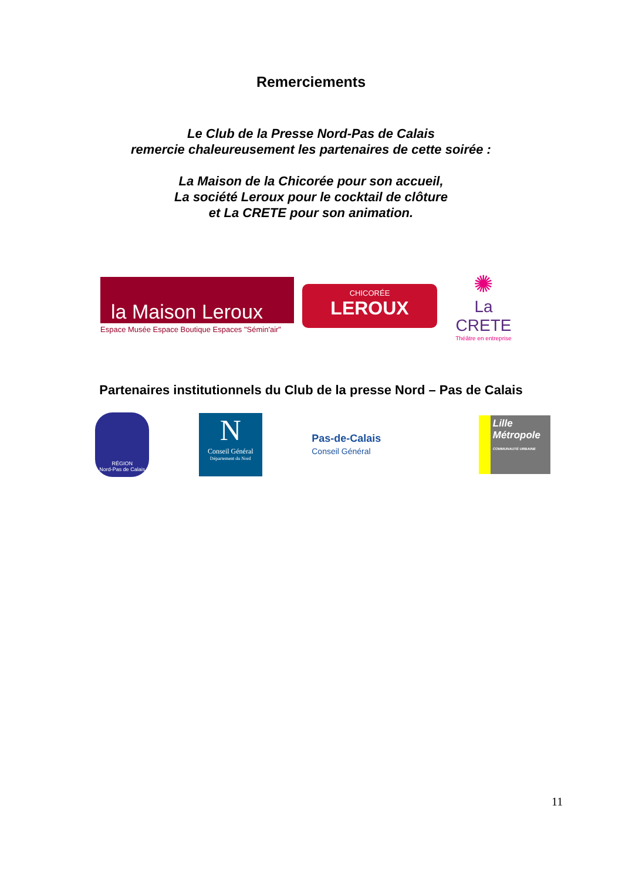Remerciements
Le Club de la Presse Nord-Pas de Calais
remercie chaleureusement les partenaires de cette soirée :
La Maison de la Chicorée pour son accueil,
La société Leroux pour le cocktail de clôture
et La CRETE pour son animation.
la Maison Leroux
Espace Musée Espace Boutique Espaces "Sémin'air"
CHICORÉE
LEROUX
✺
La CRETE
Théâtre en entreprise
Partenaires institutionnels du Club de la presse Nord – Pas de Calais
RÉGION
Nord-Pas de Calais
N
Conseil Général
Département du Nord
Pas-de-Calais
Conseil Général
Lille
Métropole
COMMUNAUTÉ URBAINE
11